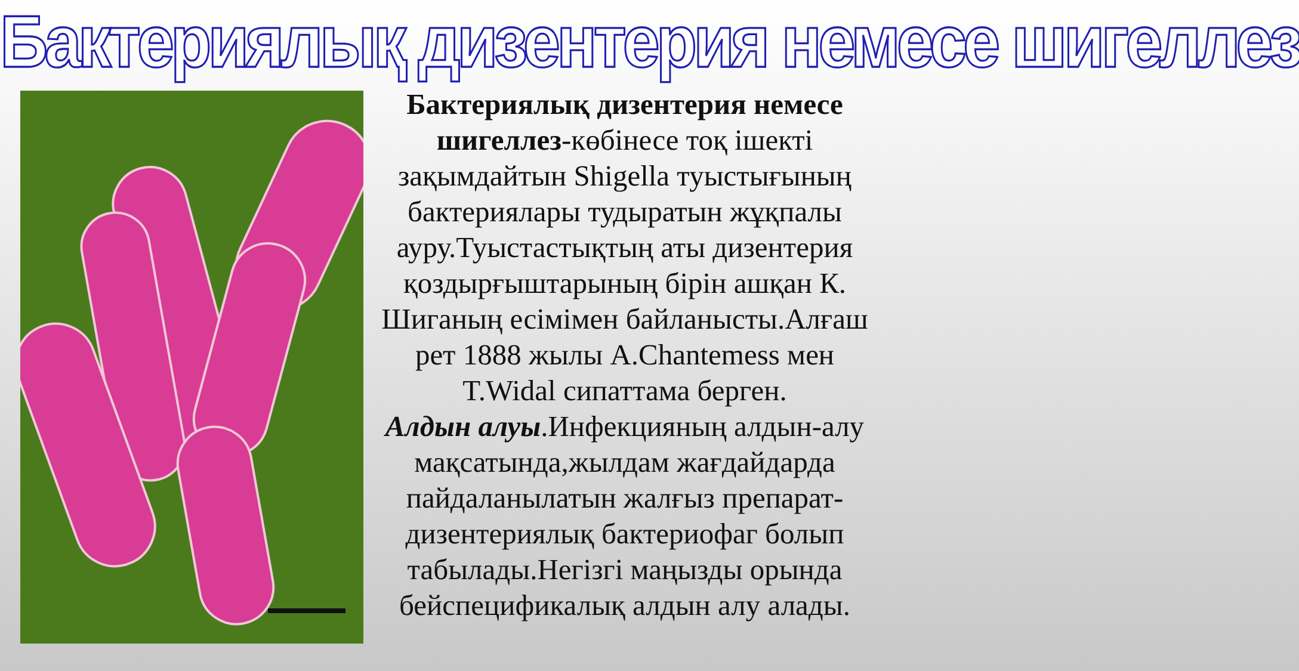Бактериялық дизентерия немесе шигеллез
Бактериялық дизентерия немесе шигеллез-көбінесе тоқ ішекті зақымдайтын Shigella туыстығының бактериялары тудыратын жұқпалы ауру.Туыстастықтың аты дизентерия қоздырғыштарының бірін ашқан К. Шиганың есімімен байланысты.Алғаш рет 1888 жылы A.Chantemess мен T.Widal сипаттама берген.
Алдын алуы.Инфекцияның алдын-алу мақсатында,жылдам жағдайдарда пайдаланылатын жалғыз препарат-дизентериялық бактериофаг болып табылады.Негізгі маңызды орында бейспецификалық алдын алу алады.